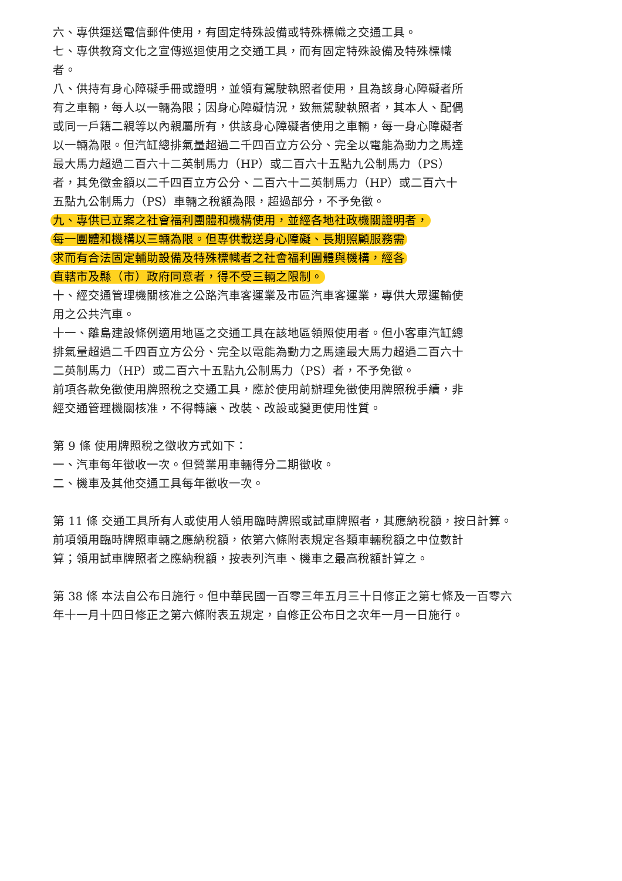六、專供運送電信郵件使用，有固定特殊設備或特殊標幟之交通工具。
七、專供教育文化之宣傳巡迴使用之交通工具，而有固定特殊設備及特殊標幟者。
八、供持有身心障礙手冊或證明，並領有駕駛執照者使用，且為該身心障礙者所有之車輛，每人以一輛為限；因身心障礙情況，致無駕駛執照者，其本人、配偶或同一戶籍二親等以內親屬所有，供該身心障礙者使用之車輛，每一身心障礙者以一輛為限。但汽缸總排氣量超過二千四百立方公分、完全以電能為動力之馬達最大馬力超過二百六十二英制馬力（HP）或二百六十五點九公制馬力（PS）者，其免徵金額以二千四百立方公分、二百六十二英制馬力（HP）或二百六十五點九公制馬力（PS）車輛之稅額為限，超過部分，不予免徵。
九、專供已立案之社會福利團體和機構使用，並經各地社政機關證明者，
每一團體和機構以三輛為限。但專供載送身心障礙、長期照顧服務需
求而有合法固定輔助設備及特殊標幟者之社會福利團體與機構，經各
直轄市及縣（市）政府同意者，得不受三輛之限制。
十、經交通管理機關核准之公路汽車客運業及市區汽車客運業，專供大眾運輸使用之公共汽車。
十一、離島建設條例適用地區之交通工具在該地區領照使用者。但小客車汽缸總排氣量超過二千四百立方公分、完全以電能為動力之馬達最大馬力超過二百六十二英制馬力（HP）或二百六十五點九公制馬力（PS）者，不予免徵。
前項各款免徵使用牌照稅之交通工具，應於使用前辦理免徵使用牌照稅手續，非經交通管理機關核准，不得轉讓、改裝、改設或變更使用性質。
第 9 條 使用牌照稅之徵收方式如下：
一、汽車每年徵收一次。但營業用車輛得分二期徵收。
二、機車及其他交通工具每年徵收一次。
第 11 條 交通工具所有人或使用人領用臨時牌照或試車牌照者，其應納稅額，按日計算。
前項領用臨時牌照車輛之應納稅額，依第六條附表規定各類車輛稅額之中位數計算；領用試車牌照者之應納稅額，按表列汽車、機車之最高稅額計算之。
第 38 條 本法自公布日施行。但中華民國一百零三年五月三十日修正之第七條及一百零六年十一月十四日修正之第六條附表五規定，自修正公布日之次年一月一日施行。